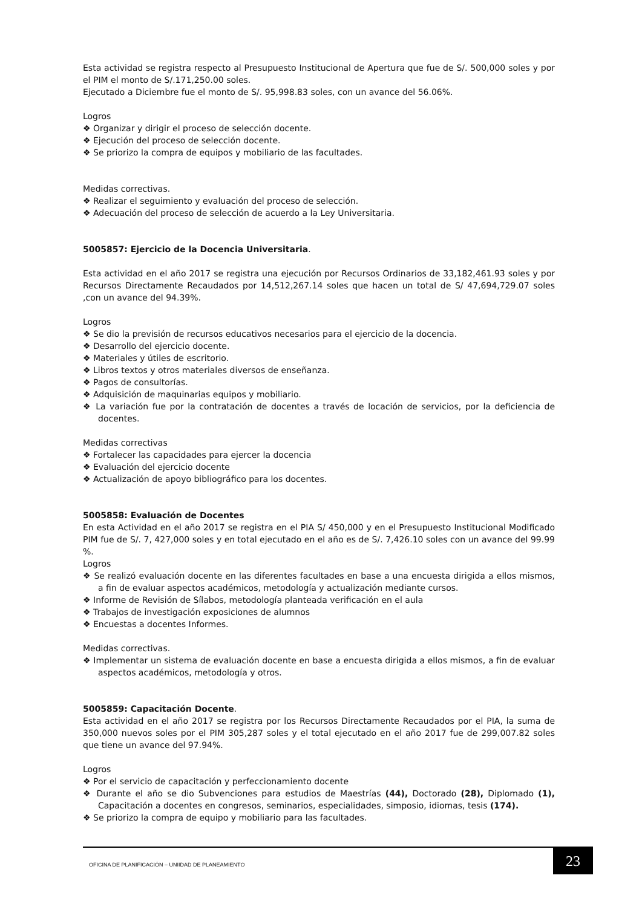Esta actividad se registra respecto al Presupuesto Institucional de Apertura que fue de S/. 500,000 soles y por el PIM el monto de S/.171,250.00 soles.
Ejecutado a Diciembre fue el monto de S/. 95,998.83 soles, con un avance del 56.06%.
Logros
❖ Organizar y dirigir el proceso de selección docente.
❖ Ejecución del proceso de selección docente.
❖ Se priorizo la compra de equipos y mobiliario de las facultades.
Medidas correctivas.
❖ Realizar el seguimiento y evaluación del proceso de selección.
❖ Adecuación del proceso de selección de acuerdo a la Ley Universitaria.
5005857: Ejercicio de la Docencia Universitaria.
Esta actividad en el año 2017 se registra una ejecución por Recursos Ordinarios de 33,182,461.93 soles y por Recursos Directamente Recaudados por 14,512,267.14 soles que hacen un total de S/ 47,694,729.07 soles ,con un avance del 94.39%.
Logros
❖ Se dio la previsión de recursos educativos necesarios para el ejercicio de la docencia.
❖ Desarrollo del ejercicio docente.
❖ Materiales y útiles de escritorio.
❖ Libros textos y otros materiales diversos de enseñanza.
❖ Pagos de consultorías.
❖ Adquisición de maquinarias equipos y mobiliario.
❖ La variación fue por la contratación de docentes a través de locación de servicios, por la deficiencia de docentes.
Medidas correctivas
❖ Fortalecer las capacidades para ejercer la docencia
❖ Evaluación del ejercicio docente
❖ Actualización de apoyo bibliográfico para los docentes.
5005858: Evaluación de Docentes
En esta Actividad en el año 2017 se registra en el PIA S/ 450,000 y en el Presupuesto Institucional Modificado PIM fue de S/. 7, 427,000 soles y en total ejecutado en el año es de S/. 7,426.10 soles con un avance del 99.99 %.
Logros
❖ Se realizó evaluación docente en las diferentes facultades en base a una encuesta dirigida a ellos mismos, a fin de evaluar aspectos académicos, metodología y actualización mediante cursos.
❖ Informe de Revisión de Sílabos, metodología planteada verificación en el aula
❖ Trabajos de investigación exposiciones de alumnos
❖ Encuestas a docentes Informes.
Medidas correctivas.
❖ Implementar un sistema de evaluación docente en base a encuesta dirigida a ellos mismos, a fin de evaluar aspectos académicos, metodología y otros.
5005859: Capacitación Docente.
Esta actividad en el año 2017 se registra por los Recursos Directamente Recaudados por el PIA, la suma de 350,000 nuevos soles por el PIM 305,287 soles y el total ejecutado en el año 2017 fue de 299,007.82 soles que tiene un avance del 97.94%.
Logros
❖ Por el servicio de capacitación y perfeccionamiento docente
❖ Durante el año se dio Subvenciones para estudios de Maestrías (44), Doctorado (28), Diplomado (1), Capacitación a docentes en congresos, seminarios, especialidades, simposio, idiomas, tesis (174).
❖ Se priorizo la compra de equipo y mobiliario para las facultades.
OFICINA DE PLANIFICACIÓN – UNIIDAD DE PLANEAMIENTO
23